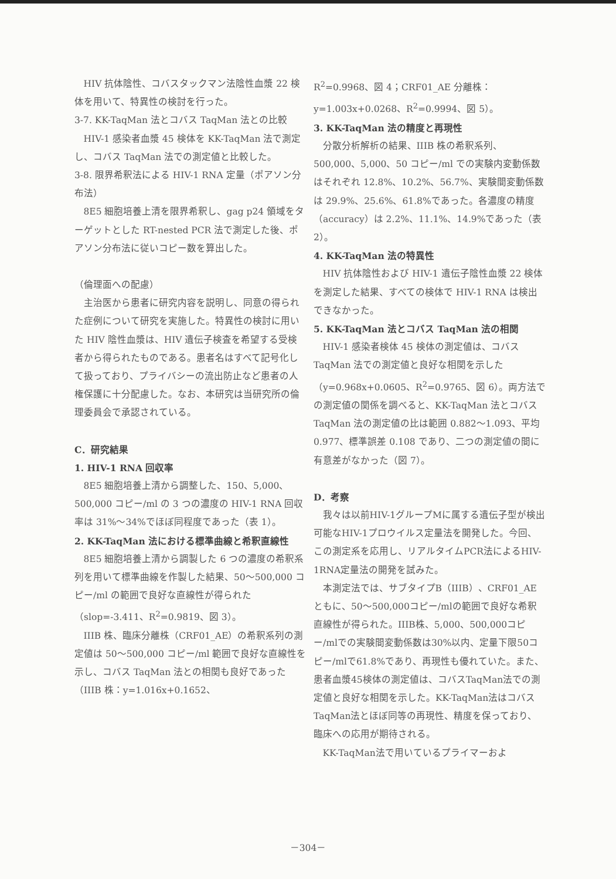HIV 抗体陰性、コバスタックマン法陰性血漿 22 検体を用いて、特異性の検討を行った。
3-7. KK-TaqMan 法とコバス TaqMan 法との比較
HIV-1 感染者血漿 45 検体を KK-TaqMan 法で測定し、コバス TaqMan 法での測定値と比較した。
3-8. 限界希釈法による HIV-1 RNA 定量（ポアソン分布法）
8E5 細胞培養上清を限界希釈し、gag p24 領域をターゲットとした RT-nested PCR 法で測定した後、ポアソン分布法に従いコピー数を算出した。
（倫理面への配慮）
主治医から患者に研究内容を説明し、同意の得られた症例について研究を実施した。特異性の検討に用いた HIV 陰性血漿は、HIV 遺伝子検査を希望する受検者から得られたものである。患者名はすべて記号化して扱っており、プライバシーの流出防止など患者の人権保護に十分配慮した。なお、本研究は当研究所の倫理委員会で承認されている。
C．研究結果
1. HIV-1 RNA 回収率
8E5 細胞培養上清から調整した、150、5,000、500,000 コピー/ml の 3 つの濃度の HIV-1 RNA 回収率は 31%～34%でほぼ同程度であった（表 1）。
2. KK-TaqMan 法における標準曲線と希釈直線性
8E5 細胞培養上清から調製した 6 つの濃度の希釈系列を用いて標準曲線を作製した結果、50～500,000 コピー/ml の範囲で良好な直線性が得られた（slop=-3.411、R<sup>2</sup>=0.9819、図 3）。
IIIB 株、臨床分離株（CRF01_AE）の希釈系列の測定値は 50～500,000 コピー/ml 範囲で良好な直線性を示し、コバス TaqMan 法との相関も良好であった（IIIB 株：y=1.016x+0.1652、
R<sup>2</sup>=0.9968、図 4；CRF01_AE 分離株：y=1.003x+0.0268、R<sup>2</sup>=0.9994、図 5）。
3. KK-TaqMan 法の精度と再現性
分散分析解析の結果、IIIB 株の希釈系列、500,000、5,000、50 コピー/ml での実験内変動係数はそれぞれ 12.8%、10.2%、56.7%、実験間変動係数は 29.9%、25.6%、61.8%であった。各濃度の精度（accuracy）は 2.2%、11.1%、14.9%であった（表 2）。
4. KK-TaqMan 法の特異性
HIV 抗体陰性および HIV-1 遺伝子陰性血漿 22 検体を測定した結果、すべての検体で HIV-1 RNA は検出できなかった。
5. KK-TaqMan 法とコバス TaqMan 法の相関
HIV-1 感染者検体 45 検体の測定値は、コバス TaqMan 法での測定値と良好な相関を示した（y=0.968x+0.0605、R<sup>2</sup>=0.9765、図 6）。両方法での測定値の関係を調べると、KK-TaqMan 法とコバス TaqMan 法の測定値の比は範囲 0.882～1.093、平均 0.977、標準誤差 0.108 であり、二つの測定値の間に有意差がなかった（図 7）。
D．考察
我々は以前HIV-1グループMに属する遺伝子型が検出可能なHIV-1プロウイルス定量法を開発した。今回、この測定系を応用し、リアルタイムPCR法によるHIV-1RNA定量法の開発を試みた。
本測定法では、サブタイプB（IIIB）、CRF01_AEともに、50～500,000コピー/mlの範囲で良好な希釈直線性が得られた。IIIB株、5,000、500,000コピー/mlでの実験間変動係数は30%以内、定量下限50コピー/mlで61.8%であり、再現性も優れていた。また、患者血漿45検体の測定値は、コバスTaqMan法での測定値と良好な相関を示した。KK-TaqMan法はコバスTaqMan法とほぼ同等の再現性、精度を保っており、臨床への応用が期待される。
KK-TaqMan法で用いているプライマーおよ
－304－